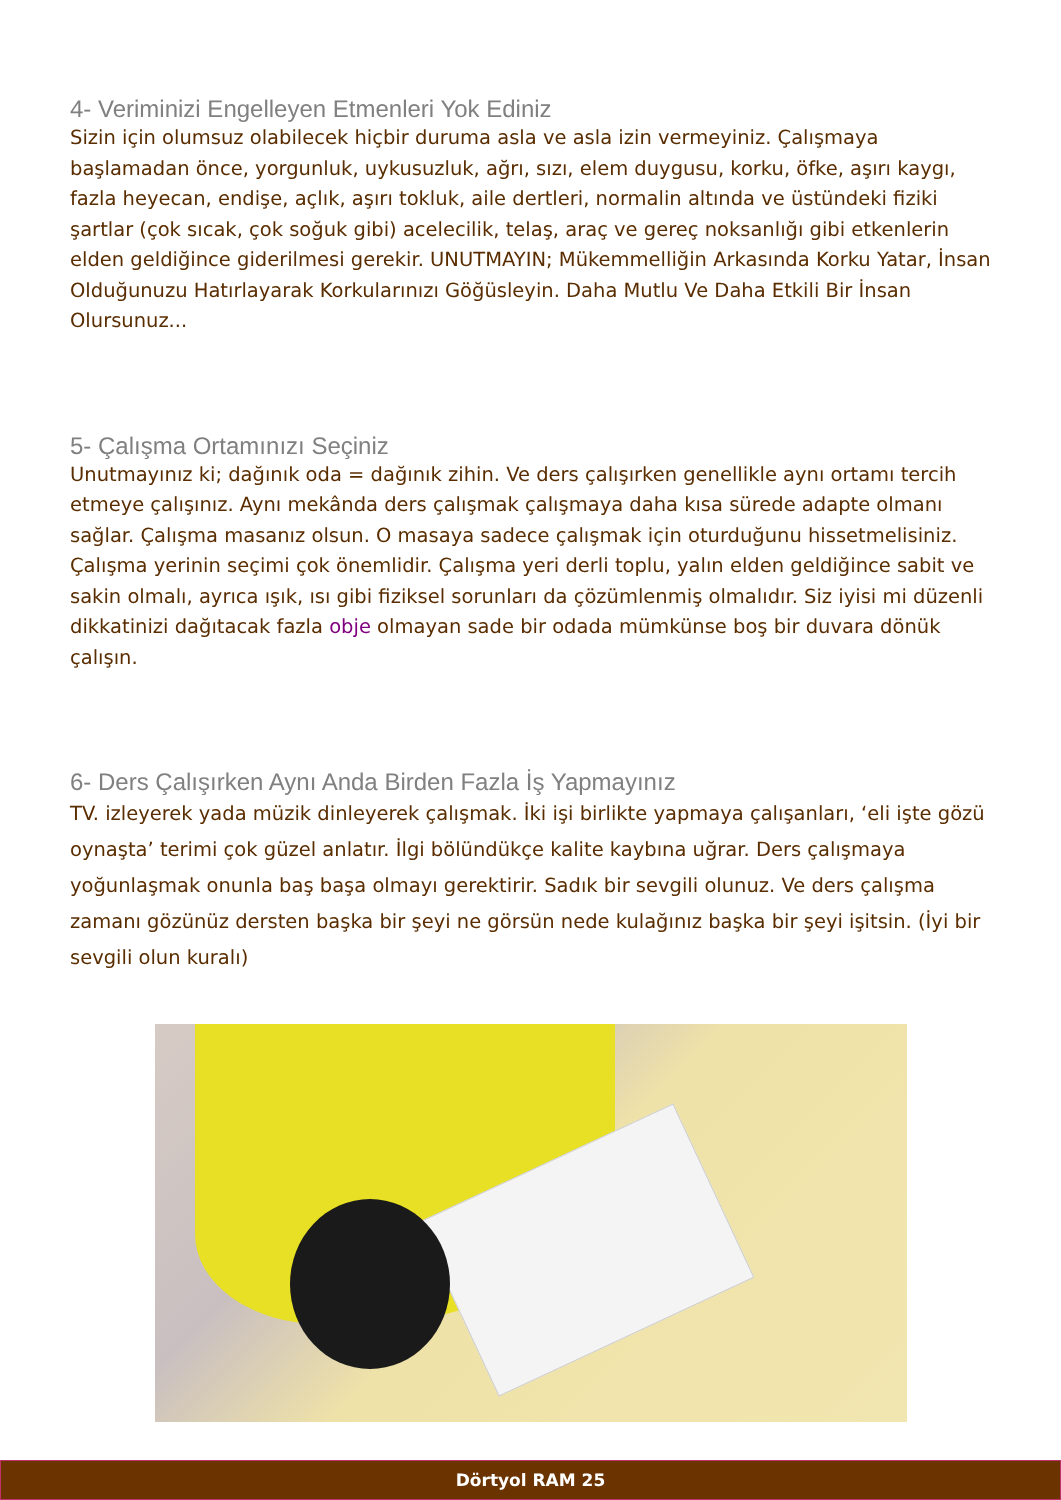4- Veriminizi Engelleyen Etmenleri Yok Ediniz
Sizin için olumsuz olabilecek hiçbir duruma asla ve asla izin vermeyiniz. Çalışmaya başlamadan önce, yorgunluk, uykusuzluk, ağrı, sızı, elem duygusu, korku, öfke, aşırı kaygı, fazla heyecan, endişe, açlık, aşırı tokluk, aile dertleri, normalin altında ve üstündeki fiziki şartlar (çok sıcak, çok soğuk gibi) acelecilik, telaş, araç ve gereç noksanlığı gibi etkenlerin elden geldiğince giderilmesi gerekir. UNUTMAYIN; Mükemmelliğin Arkasında Korku Yatar, İnsan Olduğunuzu Hatırlayarak Korkularınızı Göğüsleyin. Daha Mutlu Ve Daha Etkili Bir İnsan Olursunuz...
5- Çalışma Ortamınızı Seçiniz
Unutmayınız ki; dağınık oda = dağınık zihin. Ve ders çalışırken genellikle aynı ortamı tercih etmeye çalışınız. Aynı mekânda ders çalışmak çalışmaya daha kısa sürede adapte olmanı sağlar. Çalışma masanız olsun. O masaya sadece çalışmak için oturduğunu hissetmelisiniz. Çalışma yerinin seçimi çok önemlidir. Çalışma yeri derli toplu, yalın elden geldiğince sabit ve sakin olmalı, ayrıca ışık, ısı gibi fiziksel sorunları da çözümlenmiş olmalıdır. Siz iyisi mi düzenli dikkatinizi dağıtacak fazla obje olmayan sade bir odada mümkünse boş bir duvara dönük çalışın.
6- Ders Çalışırken Aynı Anda Birden Fazla İş Yapmayınız
TV. izleyerek yada müzik dinleyerek çalışmak. İki işi birlikte yapmaya çalışanları, ‘eli işte gözü oynaşta’ terimi çok güzel anlatır. İlgi bölündükçe kalite kaybına uğrar. Ders çalışmaya yoğunlaşmak onunla baş başa olmayı gerektirir. Sadık bir sevgili olunuz. Ve ders çalışma zamanı gözünüz dersten başka bir şeyi ne görsün nede kulağınız başka bir şeyi işitsin. (İyi bir sevgili olun kuralı)
Dörtyol RAM 25